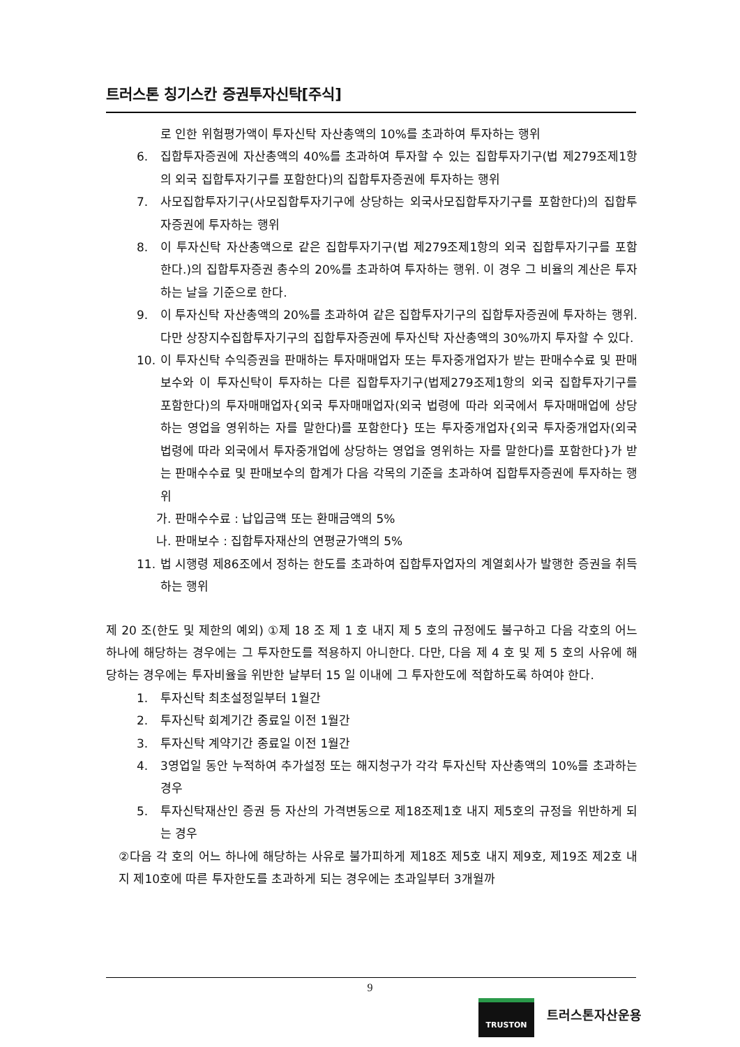트러스톤 칭기스칸 증권투자신탁[주식]
로 인한 위험평가액이 투자신탁 자산총액의 10%를 초과하여 투자하는 행위
6. 집합투자증권에 자산총액의 40%를 초과하여 투자할 수 있는 집합투자기구(법 제279조제1항의 외국 집합투자기구를 포함한다)의 집합투자증권에 투자하는 행위
7. 사모집합투자기구(사모집합투자기구에 상당하는 외국사모집합투자기구를 포함한다)의 집합투자증권에 투자하는 행위
8. 이 투자신탁 자산총액으로 같은 집합투자기구(법 제279조제1항의 외국 집합투자기구를 포함한다.)의 집합투자증권 총수의 20%를 초과하여 투자하는 행위. 이 경우 그 비율의 계산은 투자하는 날을 기준으로 한다.
9. 이 투자신탁 자산총액의 20%를 초과하여 같은 집합투자기구의 집합투자증권에 투자하는 행위. 다만 상장지수집합투자기구의 집합투자증권에 투자신탁 자산총액의 30%까지 투자할 수 있다.
10. 이 투자신탁 수익증권을 판매하는 투자매매업자 또는 투자중개업자가 받는 판매수수료 및 판매보수와 이 투자신탁이 투자하는 다른 집합투자기구(법제279조제1항의 외국 집합투자기구를 포함한다)의 투자매매업자{외국 투자매매업자(외국 법령에 따라 외국에서 투자매매업에 상당하는 영업을 영위하는 자를 말한다)를 포함한다} 또는 투자중개업자{외국 투자중개업자(외국 법령에 따라 외국에서 투자중개업에 상당하는 영업을 영위하는 자를 말한다)를 포함한다}가 받는 판매수수료 및 판매보수의 합계가 다음 각목의 기준을 초과하여 집합투자증권에 투자하는 행위
가. 판매수수료 : 납입금액 또는 환매금액의 5%
나. 판매보수 : 집합투자재산의 연평균가액의 5%
11. 법 시행령 제86조에서 정하는 한도를 초과하여 집합투자업자의 계열회사가 발행한 증권을 취득하는 행위
제 20 조(한도 및 제한의 예외) ①제 18 조 제 1 호 내지 제 5 호의 규정에도 불구하고 다음 각호의 어느 하나에 해당하는 경우에는 그 투자한도를 적용하지 아니한다. 다만, 다음 제 4 호 및 제 5 호의 사유에 해당하는 경우에는 투자비율을 위반한 날부터 15 일 이내에 그 투자한도에 적합하도록 하여야 한다.
1. 투자신탁 최초설정일부터 1월간
2. 투자신탁 회계기간 종료일 이전 1월간
3. 투자신탁 계약기간 종료일 이전 1월간
4. 3영업일 동안 누적하여 추가설정 또는 해지청구가 각각 투자신탁 자산총액의 10%를 초과하는 경우
5. 투자신탁재산인 증권 등 자산의 가격변동으로 제18조제1호 내지 제5호의 규정을 위반하게 되는 경우
②다음 각 호의 어느 하나에 해당하는 사유로 불가피하게 제18조 제5호 내지 제9호, 제19조 제2호 내지 제10호에 따른 투자한도를 초과하게 되는 경우에는 초과일부터 3개월까
9
TRUSTON
트러스톤자산운용